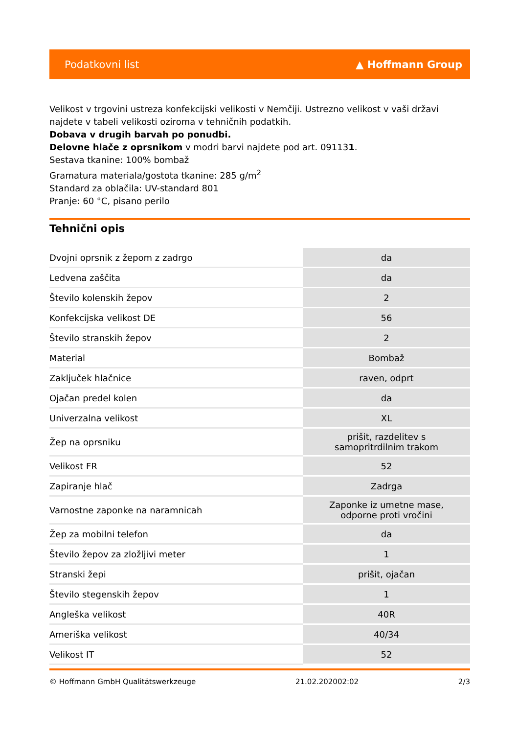Podatkovni list ▲ Hoffmann Group
Velikost v trgovini ustreza konfekcijski velikosti v Nemčiji. Ustrezno velikost v vaši državi najdete v tabeli velikosti oziroma v tehničnih podatkih.
Dobava v drugih barvah po ponudbi.
Delovne hlače z oprsnikom v modri barvi najdete pod art. 091131.
Sestava tkanine: 100% bombaž
Gramatura materiala/gostota tkanine: 285 g/m<sup>2</sup>
Standard za oblačila: UV-standard 801
Pranje: 60 °C, pisano perilo
Tehnični opis
| Dvojni oprsnik z žepom z zadrgo | da |
| Ledvena zaščita | da |
| Število kolenskih žepov | 2 |
| Konfekcijska velikost DE | 56 |
| Število stranskih žepov | 2 |
| Material | Bombaž |
| Zaključek hlačnice | raven, odprt |
| Ojačan predel kolen | da |
| Univerzalna velikost | XL |
| Žep na oprsniku | prišit, razdelitev s samopritrdilnim trakom |
| Velikost FR | 52 |
| Zapiranje hlač | Zadrga |
| Varnostne zaponke na naramnicah | Zaponke iz umetne mase, odporne proti vročini |
| Žep za mobilni telefon | da |
| Število žepov za zložljivi meter | 1 |
| Stranski žepi | prišit, ojačan |
| Število stegenskih žepov | 1 |
| Angleška velikost | 40R |
| Ameriška velikost | 40/34 |
| Velikost IT | 52 |
© Hoffmann GmbH Qualitätswerkzeuge 21.02.202002:02 2/3